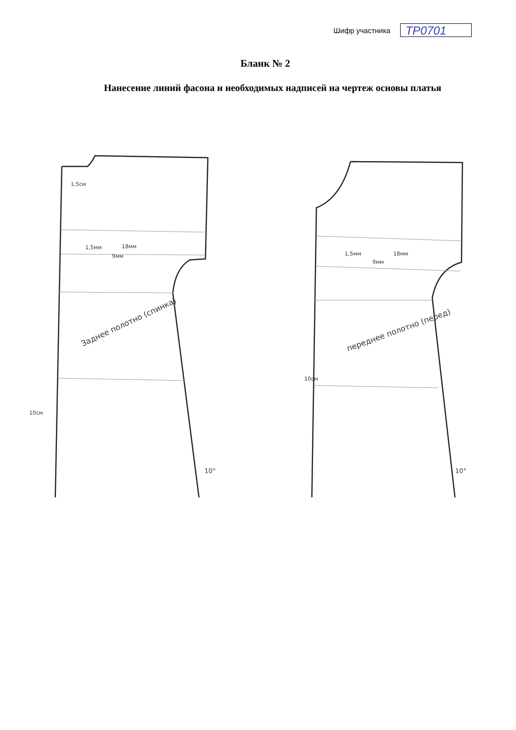Шифр участника
ТР0701
Бланк № 2
Нанесение линий фасона и необходимых надписей на чертеж основы платья
Заднее полотно (спинка)
переднее полотно (перед)
1,5мм
18мм
9мм
1,5мм
18мм
9мм
10°
10°
10см
10см
1,5см